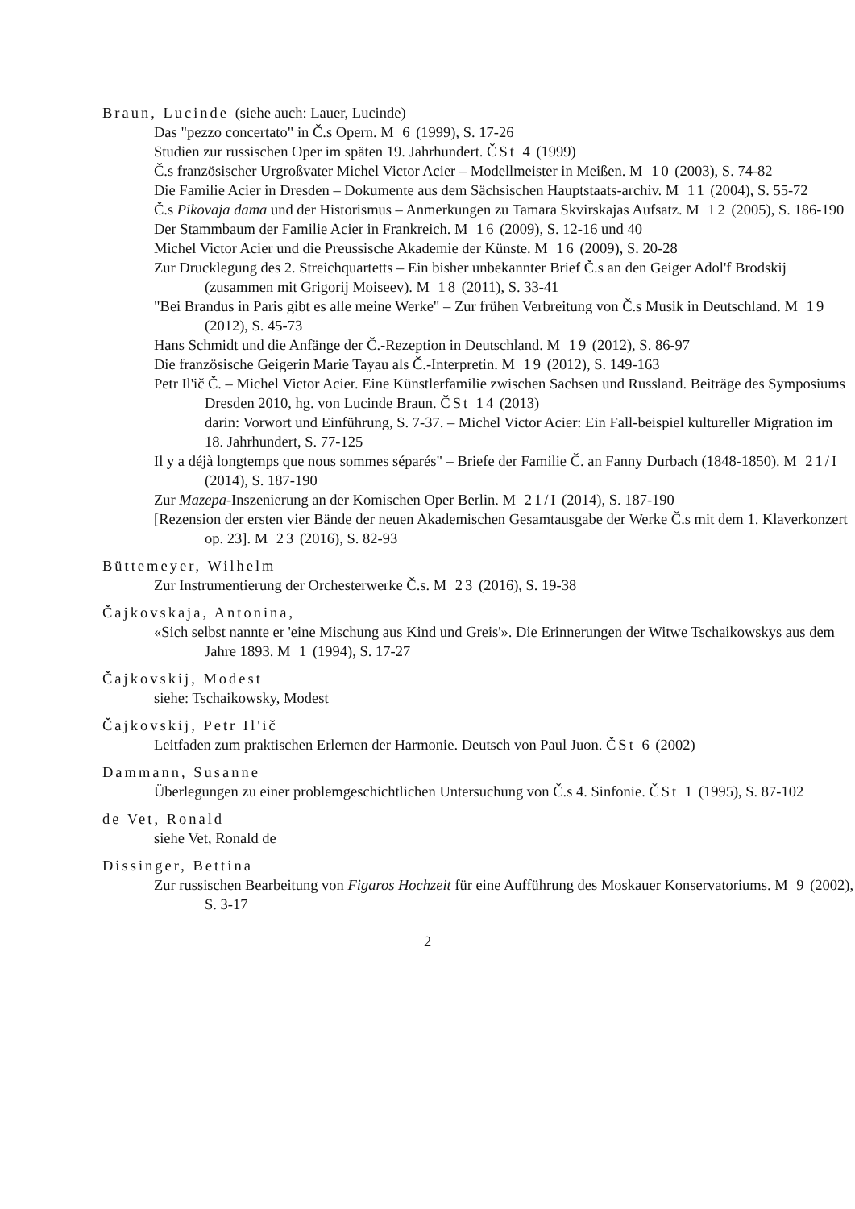Braun, Lucinde (siehe auch: Lauer, Lucinde)
Das "pezzo concertato" in Č.s Opern. M 6 (1999), S. 17-26
Studien zur russischen Oper im späten 19. Jahrhundert. ČSt 4 (1999)
Č.s französischer Urgroßvater Michel Victor Acier – Modellmeister in Meißen. M 10 (2003), S. 74-82
Die Familie Acier in Dresden – Dokumente aus dem Sächsischen Hauptstaats-archiv. M 11 (2004), S. 55-72
Č.s Pikovaja dama und der Historismus – Anmerkungen zu Tamara Skvirskajas Aufsatz. M 12 (2005), S. 186-190
Der Stammbaum der Familie Acier in Frankreich. M 16 (2009), S. 12-16 und 40
Michel Victor Acier und die Preussische Akademie der Künste. M 16 (2009), S. 20-28
Zur Drucklegung des 2. Streichquartetts – Ein bisher unbekannter Brief Č.s an den Geiger Adol'f Brodskij (zusammen mit Grigorij Moiseev). M 18 (2011), S. 33-41
"Bei Brandus in Paris gibt es alle meine Werke" – Zur frühen Verbreitung von Č.s Musik in Deutschland. M 19 (2012), S. 45-73
Hans Schmidt und die Anfänge der Č.-Rezeption in Deutschland. M 19 (2012), S. 86-97
Die französische Geigerin Marie Tayau als Č.-Interpretin. M 19 (2012), S. 149-163
Petr Il'ič Č. – Michel Victor Acier. Eine Künstlerfamilie zwischen Sachsen und Russland. Beiträge des Symposiums Dresden 2010, hg. von Lucinde Braun. ČSt 14 (2013)
darin: Vorwort und Einführung, S. 7-37. – Michel Victor Acier: Ein Fall-beispiel kultureller Migration im 18. Jahrhundert, S. 77-125
Il y a déjà longtemps que nous sommes séparés" – Briefe der Familie Č. an Fanny Durbach (1848-1850). M 21/I (2014), S. 187-190
Zur Mazepa-Inszenierung an der Komischen Oper Berlin. M 21/I (2014), S. 187-190
[Rezension der ersten vier Bände der neuen Akademischen Gesamtausgabe der Werke Č.s mit dem 1. Klaverkonzert op. 23]. M 23 (2016), S. 82-93
Büttemeyer, Wilhelm
Zur Instrumentierung der Orchesterwerke Č.s. M 23 (2016), S. 19-38
Čajkovskaja, Antonina,
«Sich selbst nannte er 'eine Mischung aus Kind und Greis'». Die Erinnerungen der Witwe Tschaikowskys aus dem Jahre 1893. M 1 (1994), S. 17-27
Čajkovskij, Modest
siehe: Tschaikowsky, Modest
Čajkovskij, Petr Il'ič
Leitfaden zum praktischen Erlernen der Harmonie. Deutsch von Paul Juon. ČSt 6 (2002)
Dammann, Susanne
Überlegungen zu einer problemgeschichtlichen Untersuchung von Č.s 4. Sinfonie. ČSt 1 (1995), S. 87-102
de Vet, Ronald
siehe Vet, Ronald de
Dissinger, Bettina
Zur russischen Bearbeitung von Figaros Hochzeit für eine Aufführung des Moskauer Konservatoriums. M 9 (2002), S. 3-17
2